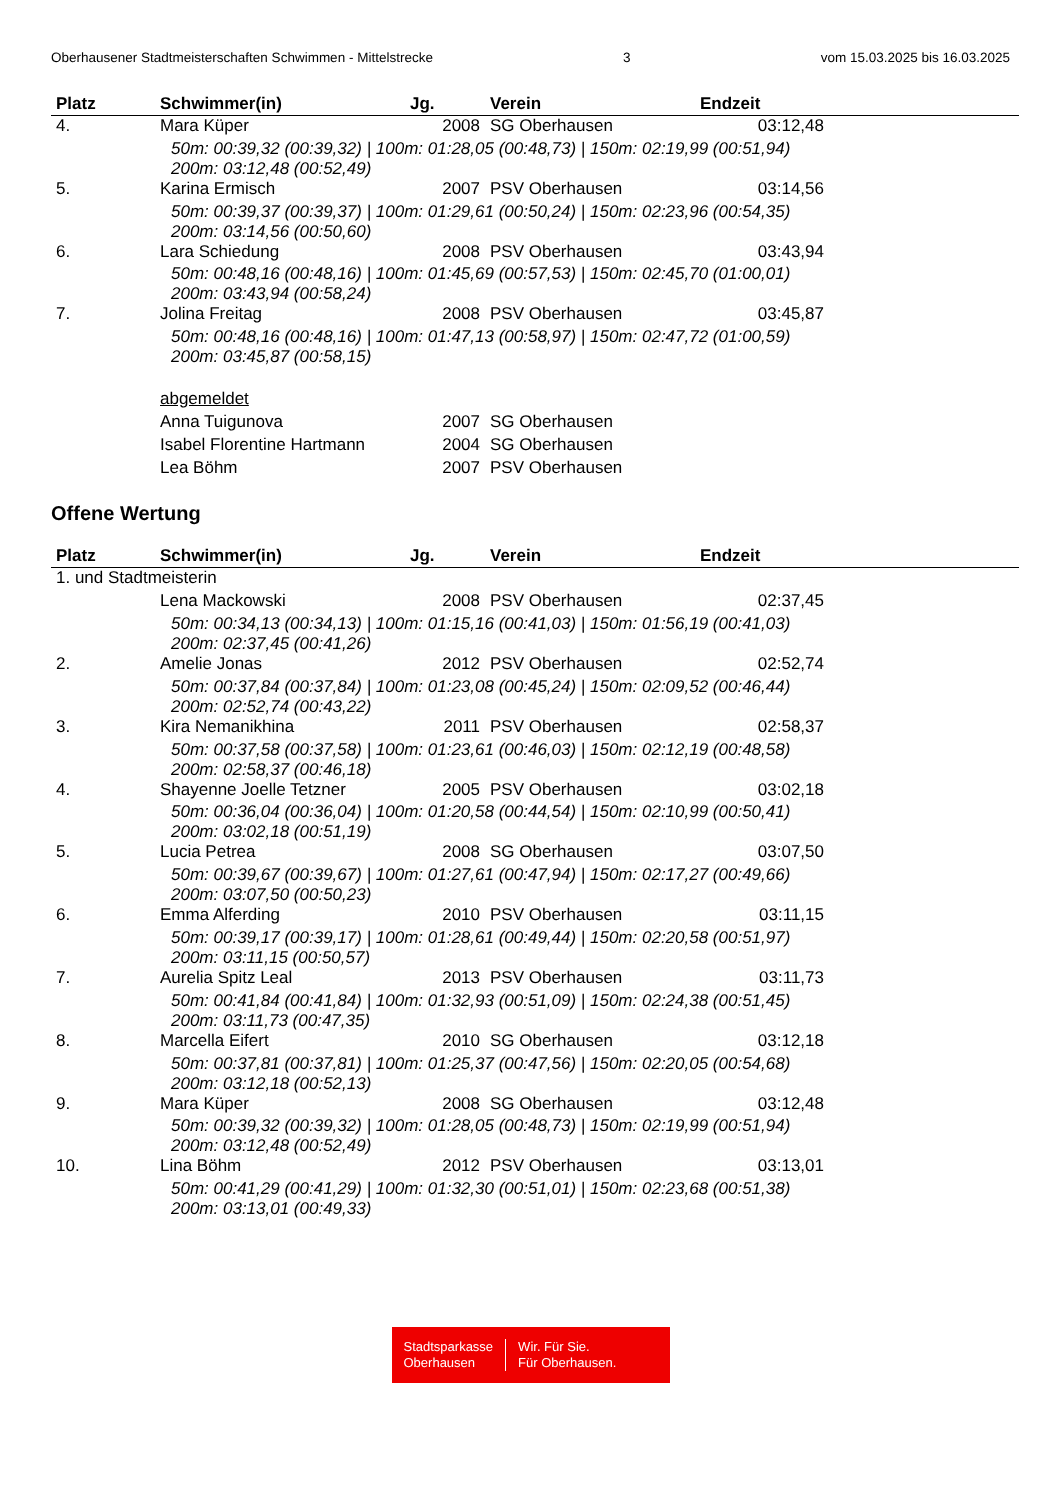Oberhausener Stadtmeisterschaften Schwimmen - Mittelstrecke 3 vom 15.03.2025 bis 16.03.2025
| Platz | Schwimmer(in) | Jg. | Verein | Endzeit | |
| --- | --- | --- | --- | --- | --- |
| 4. | Mara Küper | 2008 | SG Oberhausen | 03:12,48 | |
| | 50m: 00:39,32 (00:39,32) / 100m: 01:28,05 (00:48,73) / 150m: 02:19,99 (00:51,94) 200m: 03:12,48 (00:52,49) | | | | |
| 5. | Karina Ermisch | 2007 | PSV Oberhausen | 03:14,56 | |
| | 50m: 00:39,37 (00:39,37) / 100m: 01:29,61 (00:50,24) / 150m: 02:23,96 (00:54,35) 200m: 03:14,56 (00:50,60) | | | | |
| 6. | Lara Schiedung | 2008 | PSV Oberhausen | 03:43,94 | |
| | 50m: 00:48,16 (00:48,16) / 100m: 01:45,69 (00:57,53) / 150m: 02:45,70 (01:00,01) 200m: 03:43,94 (00:58,24) | | | | |
| 7. | Jolina Freitag | 2008 | PSV Oberhausen | 03:45,87 | |
| | 50m: 00:48,16 (00:48,16) / 100m: 01:47,13 (00:58,97) / 150m: 02:47,72 (01:00,59) 200m: 03:45,87 (00:58,15) | | | | |
| | abgemeldet | | | | |
| | Anna Tuigunova | 2007 | SG Oberhausen | | |
| | Isabel Florentine Hartmann | 2004 | SG Oberhausen | | |
| | Lea Böhm | 2007 | PSV Oberhausen | | |
Offene Wertung
| Platz | Schwimmer(in) | Jg. | Verein | Endzeit | |
| --- | --- | --- | --- | --- | --- |
| 1. und Stadtmeisterin | | | | | |
| | Lena Mackowski | 2008 | PSV Oberhausen | 02:37,45 | |
| | 50m: 00:34,13 (00:34,13) / 100m: 01:15,16 (00:41,03) / 150m: 01:56,19 (00:41,03) 200m: 02:37,45 (00:41,26) | | | | |
| 2. | Amelie Jonas | 2012 | PSV Oberhausen | 02:52,74 | |
| | 50m: 00:37,84 (00:37,84) / 100m: 01:23,08 (00:45,24) / 150m: 02:09,52 (00:46,44) 200m: 02:52,74 (00:43,22) | | | | |
| 3. | Kira Nemanikhina | 2011 | PSV Oberhausen | 02:58,37 | |
| | 50m: 00:37,58 (00:37,58) / 100m: 01:23,61 (00:46,03) / 150m: 02:12,19 (00:48,58) 200m: 02:58,37 (00:46,18) | | | | |
| 4. | Shayenne Joelle Tetzner | 2005 | PSV Oberhausen | 03:02,18 | |
| | 50m: 00:36,04 (00:36,04) / 100m: 01:20,58 (00:44,54) / 150m: 02:10,99 (00:50,41) 200m: 03:02,18 (00:51,19) | | | | |
| 5. | Lucia Petrea | 2008 | SG Oberhausen | 03:07,50 | |
| | 50m: 00:39,67 (00:39,67) / 100m: 01:27,61 (00:47,94) / 150m: 02:17,27 (00:49,66) 200m: 03:07,50 (00:50,23) | | | | |
| 6. | Emma Alferding | 2010 | PSV Oberhausen | 03:11,15 | |
| | 50m: 00:39,17 (00:39,17) / 100m: 01:28,61 (00:49,44) / 150m: 02:20,58 (00:51,97) 200m: 03:11,15 (00:50,57) | | | | |
| 7. | Aurelia Spitz Leal | 2013 | PSV Oberhausen | 03:11,73 | |
| | 50m: 00:41,84 (00:41,84) / 100m: 01:32,93 (00:51,09) / 150m: 02:24,38 (00:51,45) 200m: 03:11,73 (00:47,35) | | | | |
| 8. | Marcella Eifert | 2010 | SG Oberhausen | 03:12,18 | |
| | 50m: 00:37,81 (00:37,81) / 100m: 01:25,37 (00:47,56) / 150m: 02:20,05 (00:54,68) 200m: 03:12,18 (00:52,13) | | | | |
| 9. | Mara Küper | 2008 | SG Oberhausen | 03:12,48 | |
| | 50m: 00:39,32 (00:39,32) / 100m: 01:28,05 (00:48,73) / 150m: 02:19,99 (00:51,94) 200m: 03:12,48 (00:52,49) | | | | |
| 10. | Lina Böhm | 2012 | PSV Oberhausen | 03:13,01 | |
| | 50m: 00:41,29 (00:41,29) / 100m: 01:32,30 (00:51,01) / 150m: 02:23,68 (00:51,38) 200m: 03:13,01 (00:49,33) | | | | |
Stadtsparkasse
Oberhausen
Wir. Für Sie.
Für Oberhausen.